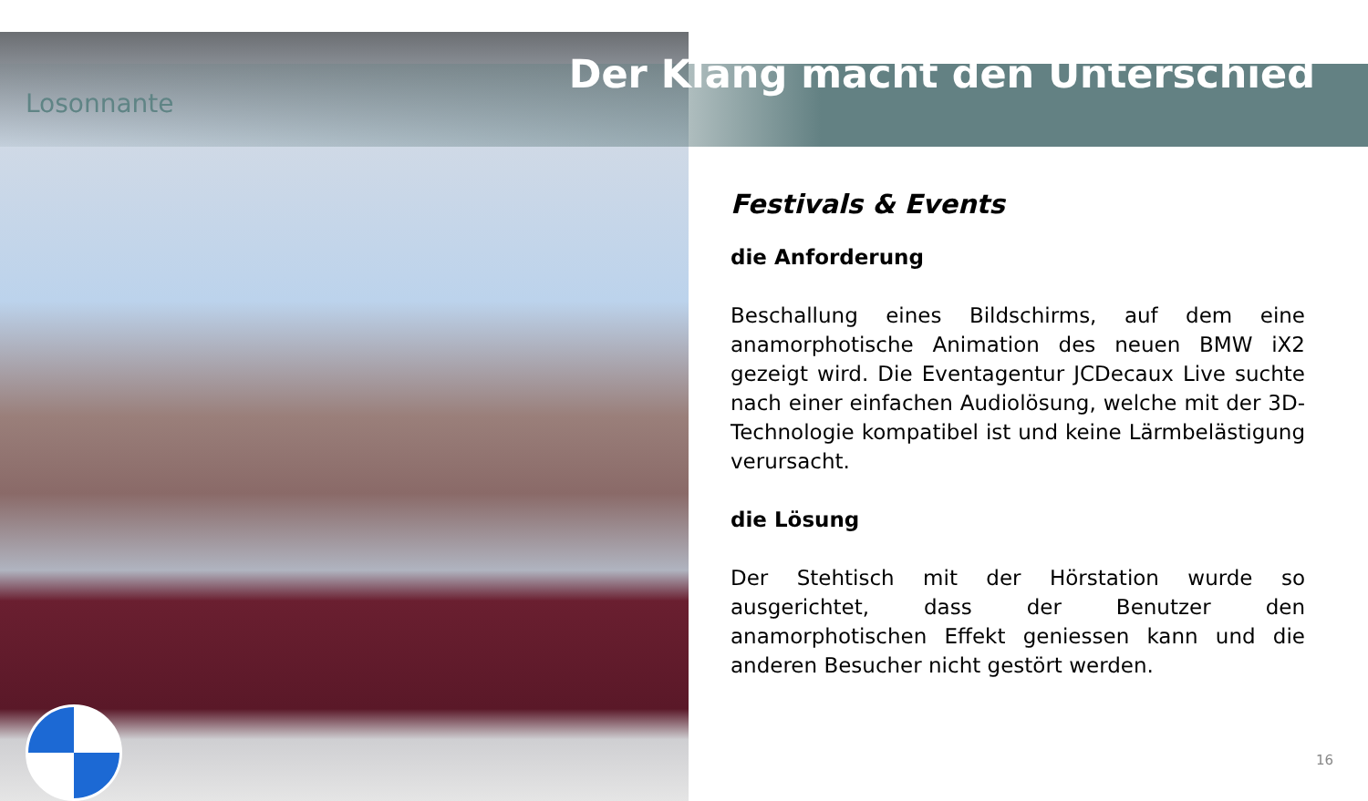Losonnante
Der Klang macht den Unterschied
Festivals & Events
die Anforderung
Beschallung eines Bildschirms, auf dem eine anamorphotische Animation des neuen BMW iX2 gezeigt wird. Die Eventagentur JCDecaux Live suchte nach einer einfachen Audiolösung, welche mit der 3D-Technologie kompatibel ist und keine Lärmbelästigung verursacht.
die Lösung
Der Stehtisch mit der Hörstation wurde so ausgerichtet, dass der Benutzer den anamorphotischen Effekt geniessen kann und die anderen Besucher nicht gestört werden.
16